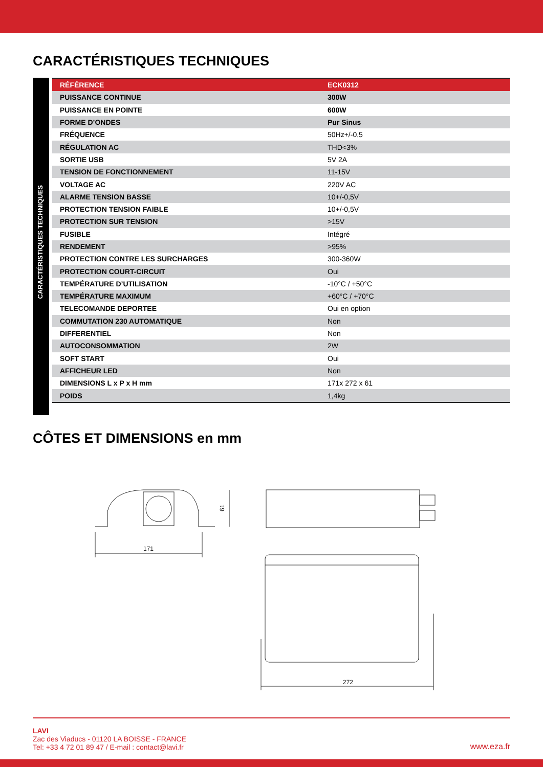CARACTÉRISTIQUES TECHNIQUES
CARACTÉRISTIQUES TECHNIQUES
| RÉFÉRENCE | ECK0312 |
| --- | --- |
| PUISSANCE CONTINUE | 300W |
| PUISSANCE EN POINTE | 600W |
| FORME D’ONDES | Pur Sinus |
| FRÉQUENCE | 50Hz+/-0,5 |
| RÉGULATION AC | THD<3% |
| SORTIE USB | 5V 2A |
| TENSION DE FONCTIONNEMENT | 11-15V |
| VOLTAGE AC | 220V AC |
| ALARME TENSION BASSE | 10+/-0,5V |
| PROTECTION TENSION FAIBLE | 10+/-0,5V |
| PROTECTION SUR TENSION | >15V |
| FUSIBLE | Intégré |
| RENDEMENT | >95% |
| PROTECTION CONTRE LES SURCHARGES | 300-360W |
| PROTECTION COURT-CIRCUIT | Oui |
| TEMPÉRATURE D’UTILISATION | -10°C / +50°C |
| TEMPÉRATURE MAXIMUM | +60°C / +70°C |
| TELECOMANDE DEPORTEE | Oui en option |
| COMMUTATION 230 AUTOMATIQUE | Non |
| DIFFERENTIEL | Non |
| AUTOCONSOMMATION | 2W |
| SOFT START | Oui |
| AFFICHEUR LED | Non |
| DIMENSIONS L x P x H mm | 171x 272 x 61 |
| POIDS | 1,4kg |
CÔTES ET DIMENSIONS en mm
171
61
272
LAVI
Zac des Viaducs - 01120 LA BOISSE - FRANCE
Tel: +33 4 72 01 89 47 / E-mail : contact@lavi.fr
www.eza.fr